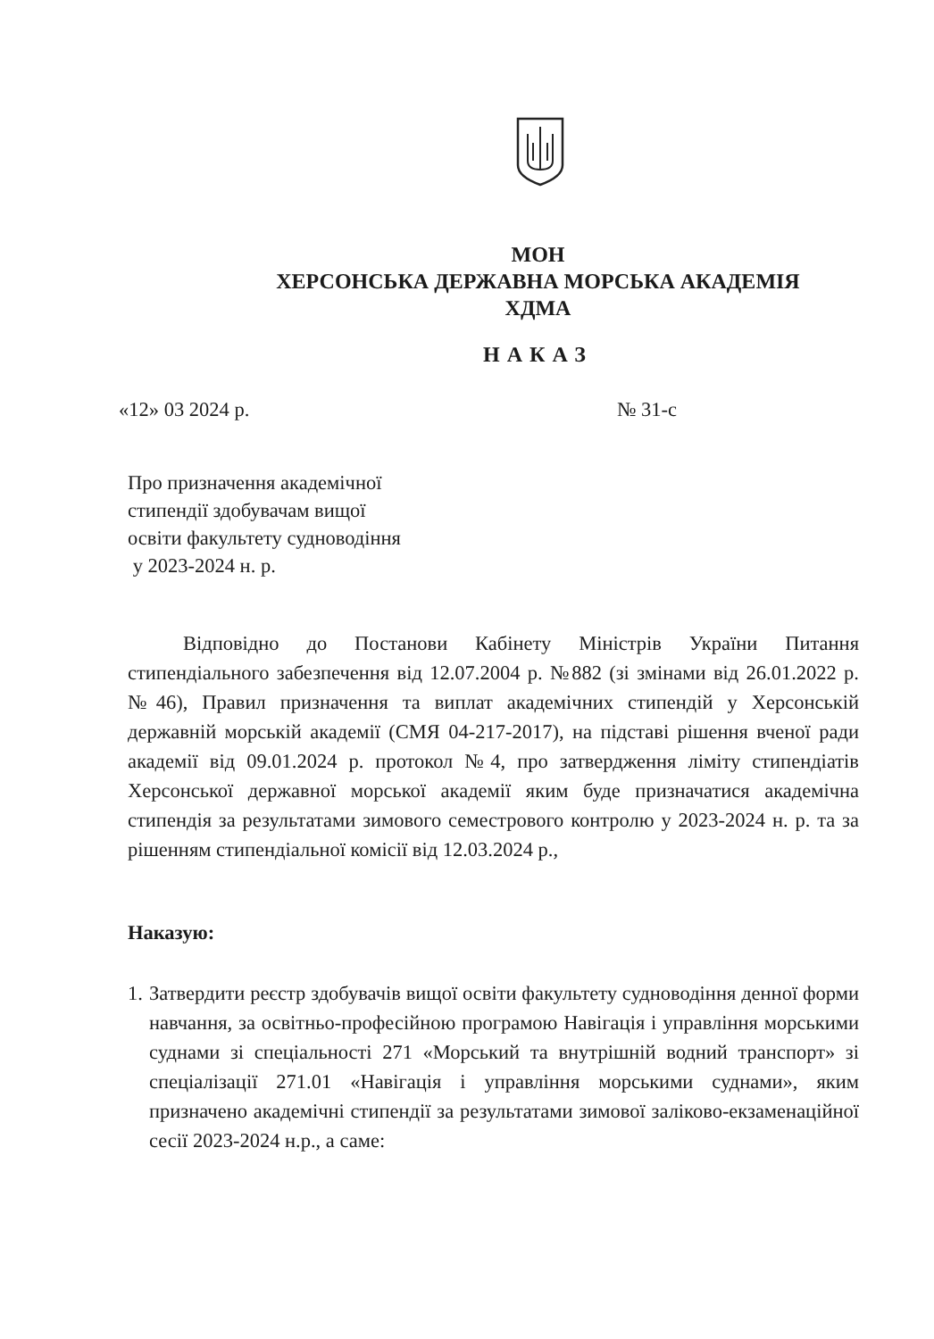МОН
ХЕРСОНСЬКА ДЕРЖАВНА МОРСЬКА АКАДЕМІЯ
ХДМА
НАКАЗ
«12» 03 2024 р. № 31-с
Про призначення академічної
стипендії здобувачам вищої
освіти факультету судноводіння
у 2023-2024 н. р.
Відповідно до Постанови Кабінету Міністрів України Питання стипендіального забезпечення від 12.07.2004 р. №882 (зі змінами від 26.01.2022 р. №46), Правил призначення та виплат академічних стипендій у Херсонській державній морській академії (СМЯ 04-217-2017), на підставі рішення вченої ради академії від 09.01.2024 р. протокол №4, про затвердження ліміту стипендіатів Херсонської державної морської академії яким буде призначатися академічна стипендія за результатами зимового семестрового контролю у 2023-2024 н. р. та за рішенням стипендіальної комісії від 12.03.2024 р.,
Наказую:
1. Затвердити реєстр здобувачів вищої освіти факультету судноводіння денної форми навчання, за освітньо-професійною програмою Навігація і управління морськими суднами зі спеціальності 271 «Морський та внутрішній водний транспорт» зі спеціалізації 271.01 «Навігація і управління морськими суднами», яким призначено академічні стипендії за результатами зимової заліково-екзаменаційної сесії 2023-2024 н.р., а саме: